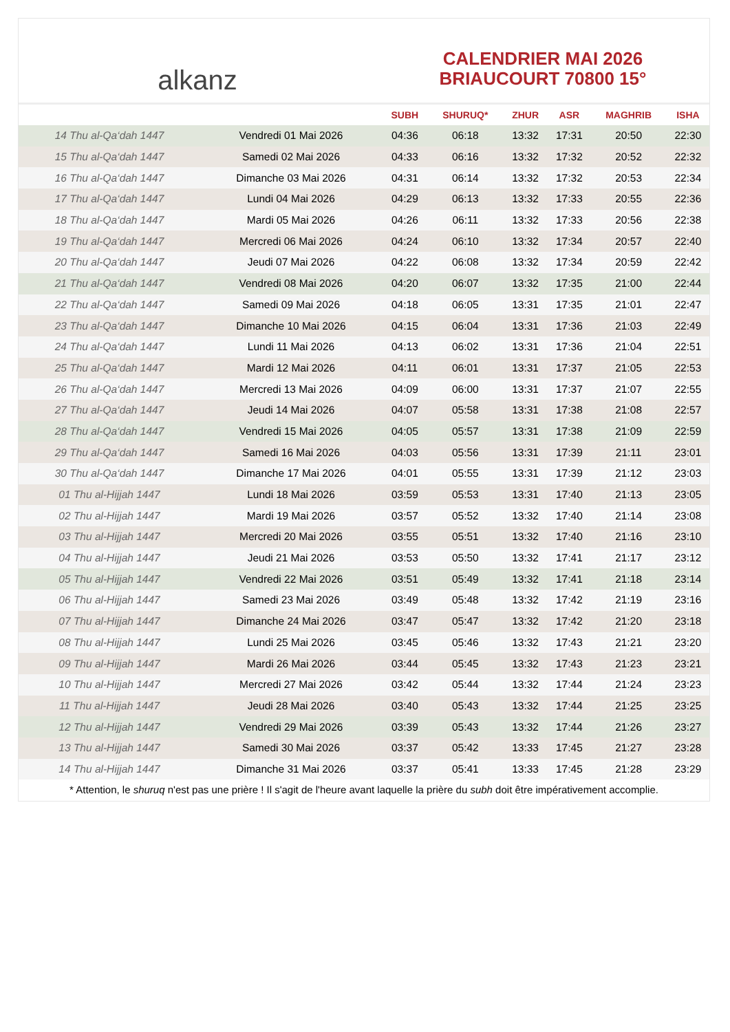alkanz
CALENDRIER MAI 2026
BRIAUCOURT 70800 15°
| | | SUBH | SHURUQ* | ZHUR | ASR | MAGHRIB | ISHA |
| --- | --- | --- | --- | --- | --- | --- | --- |
| 14 Thu al-Qa‘dah 1447 | Vendredi 01 Mai 2026 | 04:36 | 06:18 | 13:32 | 17:31 | 20:50 | 22:30 |
| 15 Thu al-Qa‘dah 1447 | Samedi 02 Mai 2026 | 04:33 | 06:16 | 13:32 | 17:32 | 20:52 | 22:32 |
| 16 Thu al-Qa‘dah 1447 | Dimanche 03 Mai 2026 | 04:31 | 06:14 | 13:32 | 17:32 | 20:53 | 22:34 |
| 17 Thu al-Qa‘dah 1447 | Lundi 04 Mai 2026 | 04:29 | 06:13 | 13:32 | 17:33 | 20:55 | 22:36 |
| 18 Thu al-Qa‘dah 1447 | Mardi 05 Mai 2026 | 04:26 | 06:11 | 13:32 | 17:33 | 20:56 | 22:38 |
| 19 Thu al-Qa‘dah 1447 | Mercredi 06 Mai 2026 | 04:24 | 06:10 | 13:32 | 17:34 | 20:57 | 22:40 |
| 20 Thu al-Qa‘dah 1447 | Jeudi 07 Mai 2026 | 04:22 | 06:08 | 13:32 | 17:34 | 20:59 | 22:42 |
| 21 Thu al-Qa‘dah 1447 | Vendredi 08 Mai 2026 | 04:20 | 06:07 | 13:32 | 17:35 | 21:00 | 22:44 |
| 22 Thu al-Qa‘dah 1447 | Samedi 09 Mai 2026 | 04:18 | 06:05 | 13:31 | 17:35 | 21:01 | 22:47 |
| 23 Thu al-Qa‘dah 1447 | Dimanche 10 Mai 2026 | 04:15 | 06:04 | 13:31 | 17:36 | 21:03 | 22:49 |
| 24 Thu al-Qa‘dah 1447 | Lundi 11 Mai 2026 | 04:13 | 06:02 | 13:31 | 17:36 | 21:04 | 22:51 |
| 25 Thu al-Qa‘dah 1447 | Mardi 12 Mai 2026 | 04:11 | 06:01 | 13:31 | 17:37 | 21:05 | 22:53 |
| 26 Thu al-Qa‘dah 1447 | Mercredi 13 Mai 2026 | 04:09 | 06:00 | 13:31 | 17:37 | 21:07 | 22:55 |
| 27 Thu al-Qa‘dah 1447 | Jeudi 14 Mai 2026 | 04:07 | 05:58 | 13:31 | 17:38 | 21:08 | 22:57 |
| 28 Thu al-Qa‘dah 1447 | Vendredi 15 Mai 2026 | 04:05 | 05:57 | 13:31 | 17:38 | 21:09 | 22:59 |
| 29 Thu al-Qa‘dah 1447 | Samedi 16 Mai 2026 | 04:03 | 05:56 | 13:31 | 17:39 | 21:11 | 23:01 |
| 30 Thu al-Qa‘dah 1447 | Dimanche 17 Mai 2026 | 04:01 | 05:55 | 13:31 | 17:39 | 21:12 | 23:03 |
| 01 Thu al-Hijjah 1447 | Lundi 18 Mai 2026 | 03:59 | 05:53 | 13:31 | 17:40 | 21:13 | 23:05 |
| 02 Thu al-Hijjah 1447 | Mardi 19 Mai 2026 | 03:57 | 05:52 | 13:32 | 17:40 | 21:14 | 23:08 |
| 03 Thu al-Hijjah 1447 | Mercredi 20 Mai 2026 | 03:55 | 05:51 | 13:32 | 17:40 | 21:16 | 23:10 |
| 04 Thu al-Hijjah 1447 | Jeudi 21 Mai 2026 | 03:53 | 05:50 | 13:32 | 17:41 | 21:17 | 23:12 |
| 05 Thu al-Hijjah 1447 | Vendredi 22 Mai 2026 | 03:51 | 05:49 | 13:32 | 17:41 | 21:18 | 23:14 |
| 06 Thu al-Hijjah 1447 | Samedi 23 Mai 2026 | 03:49 | 05:48 | 13:32 | 17:42 | 21:19 | 23:16 |
| 07 Thu al-Hijjah 1447 | Dimanche 24 Mai 2026 | 03:47 | 05:47 | 13:32 | 17:42 | 21:20 | 23:18 |
| 08 Thu al-Hijjah 1447 | Lundi 25 Mai 2026 | 03:45 | 05:46 | 13:32 | 17:43 | 21:21 | 23:20 |
| 09 Thu al-Hijjah 1447 | Mardi 26 Mai 2026 | 03:44 | 05:45 | 13:32 | 17:43 | 21:23 | 23:21 |
| 10 Thu al-Hijjah 1447 | Mercredi 27 Mai 2026 | 03:42 | 05:44 | 13:32 | 17:44 | 21:24 | 23:23 |
| 11 Thu al-Hijjah 1447 | Jeudi 28 Mai 2026 | 03:40 | 05:43 | 13:32 | 17:44 | 21:25 | 23:25 |
| 12 Thu al-Hijjah 1447 | Vendredi 29 Mai 2026 | 03:39 | 05:43 | 13:32 | 17:44 | 21:26 | 23:27 |
| 13 Thu al-Hijjah 1447 | Samedi 30 Mai 2026 | 03:37 | 05:42 | 13:33 | 17:45 | 21:27 | 23:28 |
| 14 Thu al-Hijjah 1447 | Dimanche 31 Mai 2026 | 03:37 | 05:41 | 13:33 | 17:45 | 21:28 | 23:29 |
* Attention, le shuruq n'est pas une prière ! Il s'agit de l'heure avant laquelle la prière du subh doit être impérativement accomplie.